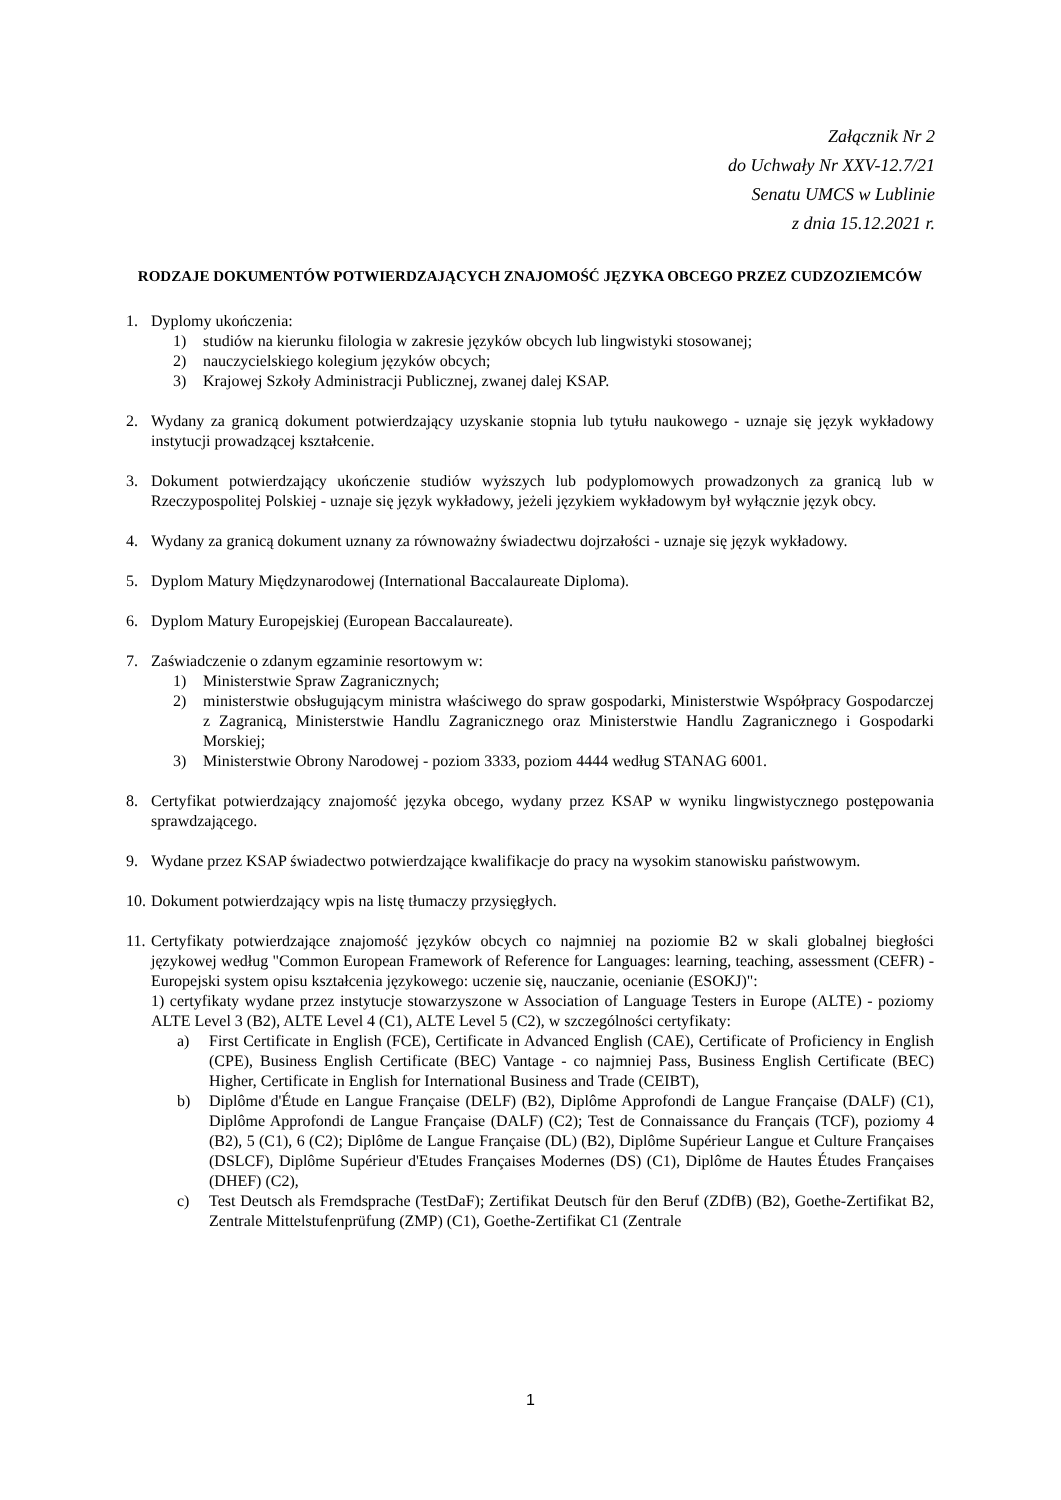Załącznik Nr 2
do Uchwały Nr XXV-12.7/21
Senatu UMCS w Lublinie
z dnia 15.12.2021 r.
RODZAJE DOKUMENTÓW POTWIERDZAJĄCYCH ZNAJOMOŚĆ JĘZYKA OBCEGO PRZEZ CUDZOZIEMCÓW
1. Dyplomy ukończenia:
1) studiów na kierunku filologia w zakresie języków obcych lub lingwistyki stosowanej;
2) nauczycielskiego kolegium języków obcych;
3) Krajowej Szkoły Administracji Publicznej, zwanej dalej KSAP.
2. Wydany za granicą dokument potwierdzający uzyskanie stopnia lub tytułu naukowego - uznaje się język wykładowy instytucji prowadzącej kształcenie.
3. Dokument potwierdzający ukończenie studiów wyższych lub podyplomowych prowadzonych za granicą lub w Rzeczypospolitej Polskiej - uznaje się język wykładowy, jeżeli językiem wykładowym był wyłącznie język obcy.
4. Wydany za granicą dokument uznany za równoważny świadectwu dojrzałości - uznaje się język wykładowy.
5. Dyplom Matury Międzynarodowej (International Baccalaureate Diploma).
6. Dyplom Matury Europejskiej (European Baccalaureate).
7. Zaświadczenie o zdanym egzaminie resortowym w:
1) Ministerstwie Spraw Zagranicznych;
2) ministerstwie obsługującym ministra właściwego do spraw gospodarki, Ministerstwie Współpracy Gospodarczej z Zagranicą, Ministerstwie Handlu Zagranicznego oraz Ministerstwie Handlu Zagranicznego i Gospodarki Morskiej;
3) Ministerstwie Obrony Narodowej - poziom 3333, poziom 4444 według STANAG 6001.
8. Certyfikat potwierdzający znajomość języka obcego, wydany przez KSAP w wyniku lingwistycznego postępowania sprawdzającego.
9. Wydane przez KSAP świadectwo potwierdzające kwalifikacje do pracy na wysokim stanowisku państwowym.
10.
Dokument potwierdzający wpis na listę tłumaczy przysięgłych.
11.
Certyfikaty potwierdzające znajomość języków obcych co najmniej na poziomie B2 w skali globalnej biegłości językowej według "Common European Framework of Reference for Languages: learning, teaching, assessment (CEFR) - Europejski system opisu kształcenia językowego: uczenie się, nauczanie, ocenianie (ESOKJ)":
1) certyfikaty wydane przez instytucje stowarzyszone w Association of Language Testers in Europe (ALTE) - poziomy ALTE Level 3 (B2), ALTE Level 4 (C1), ALTE Level 5 (C2), w szczególności certyfikaty:
a) First Certificate in English (FCE), Certificate in Advanced English (CAE), Certificate of Proficiency in English (CPE), Business English Certificate (BEC) Vantage - co najmniej Pass, Business English Certificate (BEC) Higher, Certificate in English for International Business and Trade (CEIBT),
b) Diplôme d'Étude en Langue Française (DELF) (B2), Diplôme Approfondi de Langue Française (DALF) (C1), Diplôme Approfondi de Langue Française (DALF) (C2); Test de Connaissance du Français (TCF), poziomy 4 (B2), 5 (C1), 6 (C2); Diplôme de Langue Française (DL) (B2), Diplôme Supérieur Langue et Culture Françaises (DSLCF), Diplôme Supérieur d'Etudes Françaises Modernes (DS) (C1), Diplôme de Hautes Études Françaises (DHEF) (C2),
c) Test Deutsch als Fremdsprache (TestDaF); Zertifikat Deutsch für den Beruf (ZDfB) (B2), Goethe-Zertifikat B2, Zentrale Mittelstufenprüfung (ZMP) (C1), Goethe-Zertifikat C1 (Zentrale
1